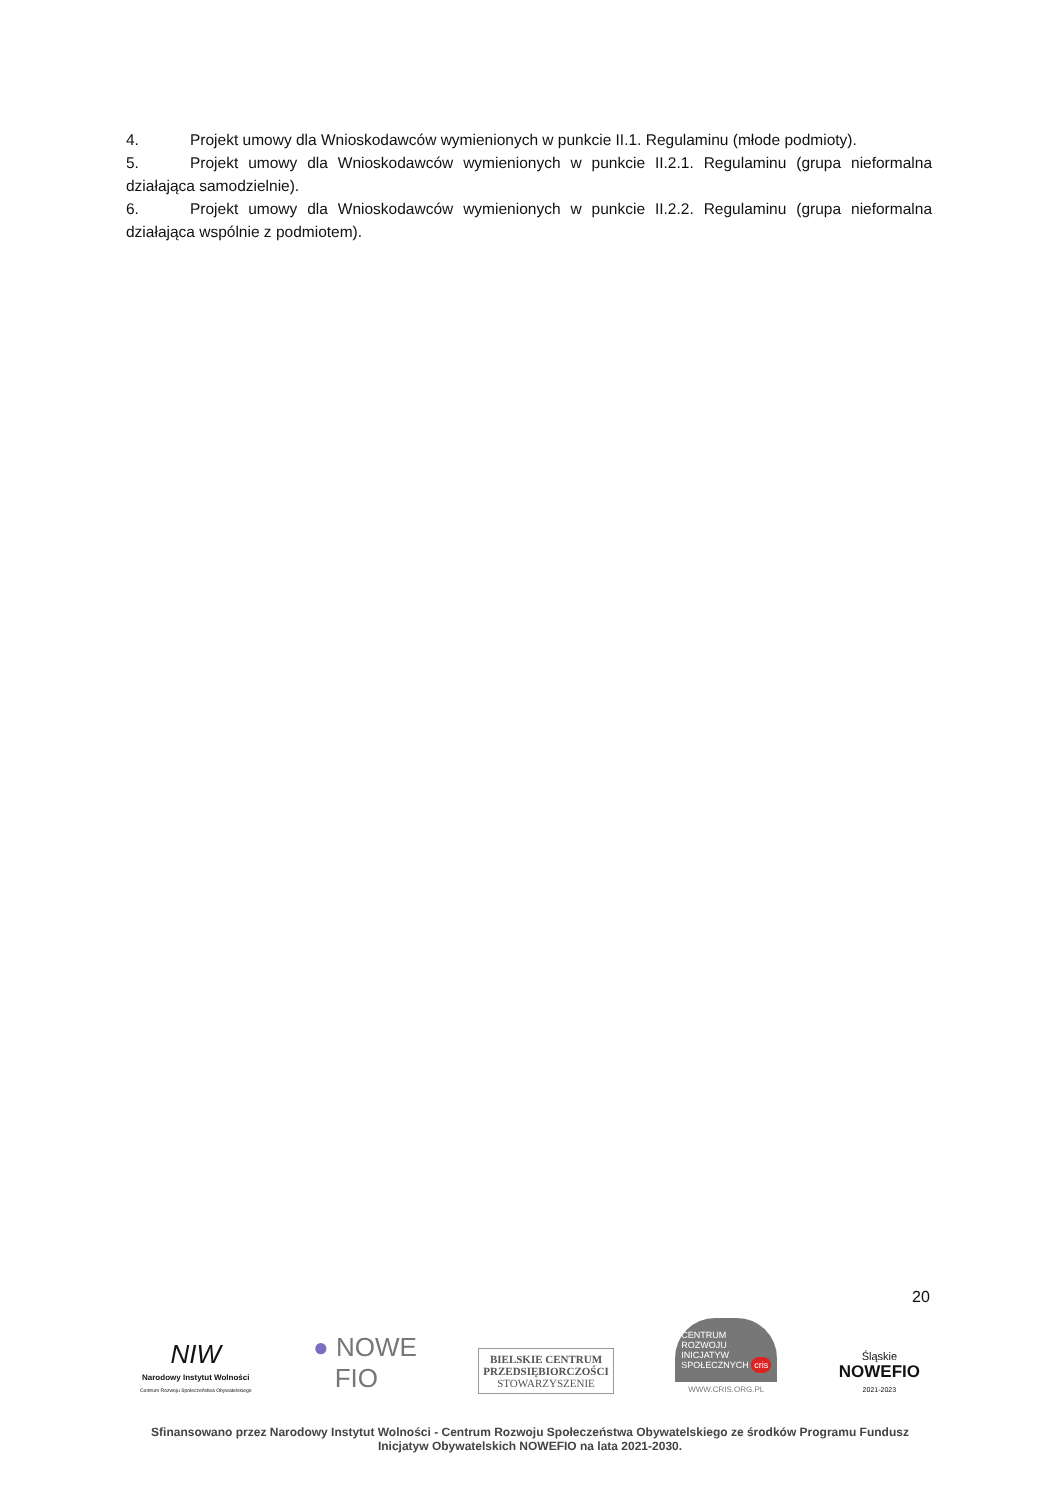4. Projekt umowy dla Wnioskodawców wymienionych w punkcie II.1. Regulaminu (młode podmioty).
5. Projekt umowy dla Wnioskodawców wymienionych w punkcie II.2.1. Regulaminu (grupa nieformalna działająca samodzielnie).
6. Projekt umowy dla Wnioskodawców wymienionych w punkcie II.2.2. Regulaminu (grupa nieformalna działająca wspólnie z podmiotem).
20
NIW
Narodowy Instytut Wolności
Centrum Rozwoju Społeczeństwa Obywatelskiego
● NOWE
FIO
BIELSKIE CENTRUM
PRZEDSIĘBIORCZOŚCI
STOWARZYSZENIE
CENTRUM
ROZWOJU
INICJATYW
SPOŁECZNYCH cris
WWW.CRIS.ORG.PL
Śląskie
NOWEFIO
2021-2023
Sfinansowano przez Narodowy Instytut Wolności - Centrum Rozwoju Społeczeństwa Obywatelskiego ze środków Programu Fundusz Inicjatyw Obywatelskich NOWEFIO na lata 2021-2030.